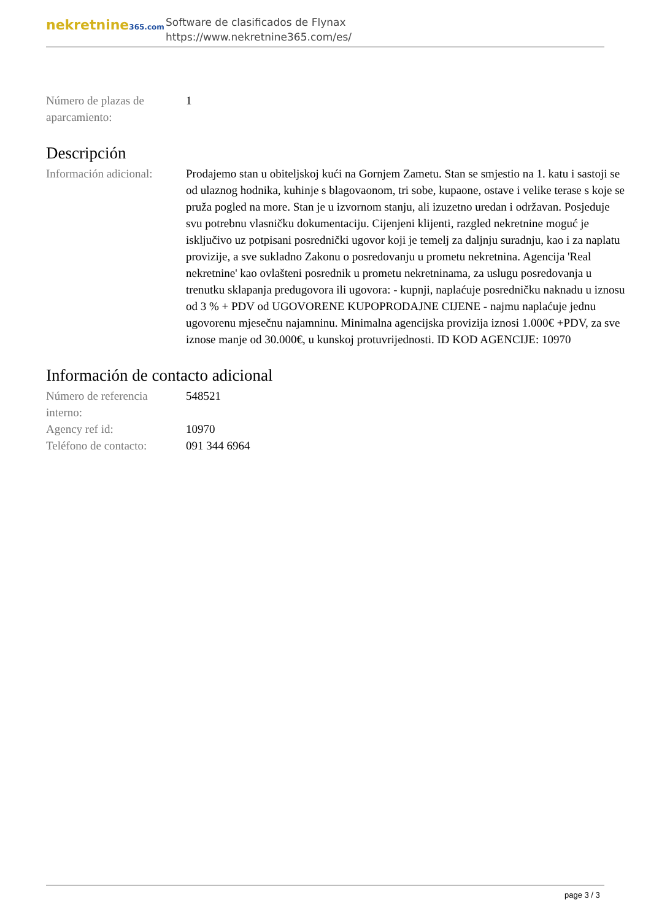nekretnine365.com
Software de clasificados de Flynax
https://www.nekretnine365.com/es/
| Número de plazas de aparcamiento: | 1 |
Descripción
| Información adicional: | Prodajemo stan u obiteljskoj kući na Gornjem Zametu. Stan se smjestio na 1. katu i sastoji se od ulaznog hodnika, kuhinje s blagovaonom, tri sobe, kupaone, ostave i velike terase s koje se pruža pogled na more. Stan je u izvornom stanju, ali izuzetno uredan i održavan. Posjeduje svu potrebnu vlasničku dokumentaciju. Cijenjeni klijenti, razgled nekretnine moguć je isključivo uz potpisani posrednički ugovor koji je temelj za daljnju suradnju, kao i za naplatu provizije, a sve sukladno Zakonu o posredovanju u prometu nekretnina. Agencija 'Real nekretnine' kao ovlašteni posrednik u prometu nekretninama, za uslugu posredovanja u trenutku sklapanja predugovora ili ugovora: - kupnji, naplaćuje posredničku naknadu u iznosu od 3 % + PDV od UGOVORENE KUPOPRODAJNE CIJENE - najmu naplaćuje jednu ugovorenu mjesečnu najamninu. Minimalna agencijska provizija iznosi 1.000€ +PDV, za sve iznose manje od 30.000€, u kunskoj protuvrijednosti. ID KOD AGENCIJE: 10970 |
Información de contacto adicional
| Número de referencia interno: | 548521 |
| Agency ref id: | 10970 |
| Teléfono de contacto: | 091 344 6964 |
page 3 / 3